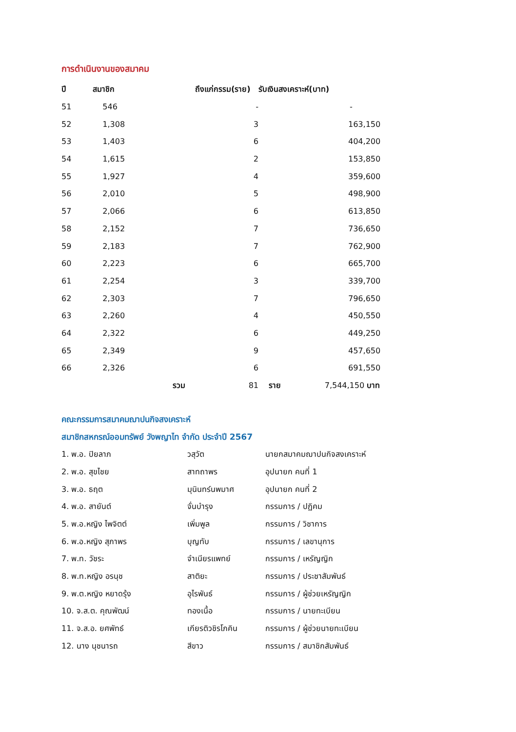การดำเนินงานของสมาคม
| ปี | สมาชิก | ถึงแก่กรรม(ราย) รับเงินสงเคราะห์(บาท) | |
| --- | --- | --- | --- |
| 51 | 546 | - | - |
| 52 | 1,308 | 3 | 163,150 |
| 53 | 1,403 | 6 | 404,200 |
| 54 | 1,615 | 2 | 153,850 |
| 55 | 1,927 | 4 | 359,600 |
| 56 | 2,010 | 5 | 498,900 |
| 57 | 2,066 | 6 | 613,850 |
| 58 | 2,152 | 7 | 736,650 |
| 59 | 2,183 | 7 | 762,900 |
| 60 | 2,223 | 6 | 665,700 |
| 61 | 2,254 | 3 | 339,700 |
| 62 | 2,303 | 7 | 796,650 |
| 63 | 2,260 | 4 | 450,550 |
| 64 | 2,322 | 6 | 449,250 |
| 65 | 2,349 | 9 | 457,650 |
| 66 | 2,326 | 6 | 691,550 |
| | รวม | 81 | ราย 7,544,150 บาท |
คณะกรรมการสมาคมฌาปนกิจสงเคราะห์
สมาชิกสหกรณ์ออมทรัพย์ วังพญาไท จำกัด ประจำปี 2567
| 1. พ.อ. ปิยลาภ | วสุวัต | นายกสมาคมฌาปนกิจสงเคราะห์ |
| 2. พ.อ. สุขไชย | สาทถาพร | อุปนายก คนที่ 1 |
| 3. พ.อ. ธฤต | มุนินทร์นพมาศ | อุปนายก คนที่ 2 |
| 4. พ.อ. สายันต์ | จั่นบำรุง | กรรมการ / ปฏิคม |
| 5. พ.อ.หญิง ไพจิตต์ | เพิ่มพูล | กรรมการ / วิชาการ |
| 6. พ.อ.หญิง สุภาพร | บุญทับ | กรรมการ / เลขานุการ |
| 7. พ.ท. วัชระ | จำเนียรแพทย์ | กรรมการ / เหรัญญิก |
| 8. พ.ท.หญิง อรนุช | สาติยะ | กรรมการ / ประชาสัมพันธ์ |
| 9. พ.ต.หญิง หยาดรุ้ง | อุไรพันธ์ | กรรมการ / ผู้ช่วยเหรัญญิก |
| 10. จ.ส.ต. คุณพัฒน์ | ทองเนื้อ | กรรมการ / นายทะเบียน |
| 11. จ.ส.อ. ยศพัทธ์ | เกียรติวชิรโภคิน | กรรมการ / ผู้ช่วยนายทะเบียน |
| 12. นาง นุชนารถ | สีขาว | กรรมการ / สมาชิกสัมพันธ์ |